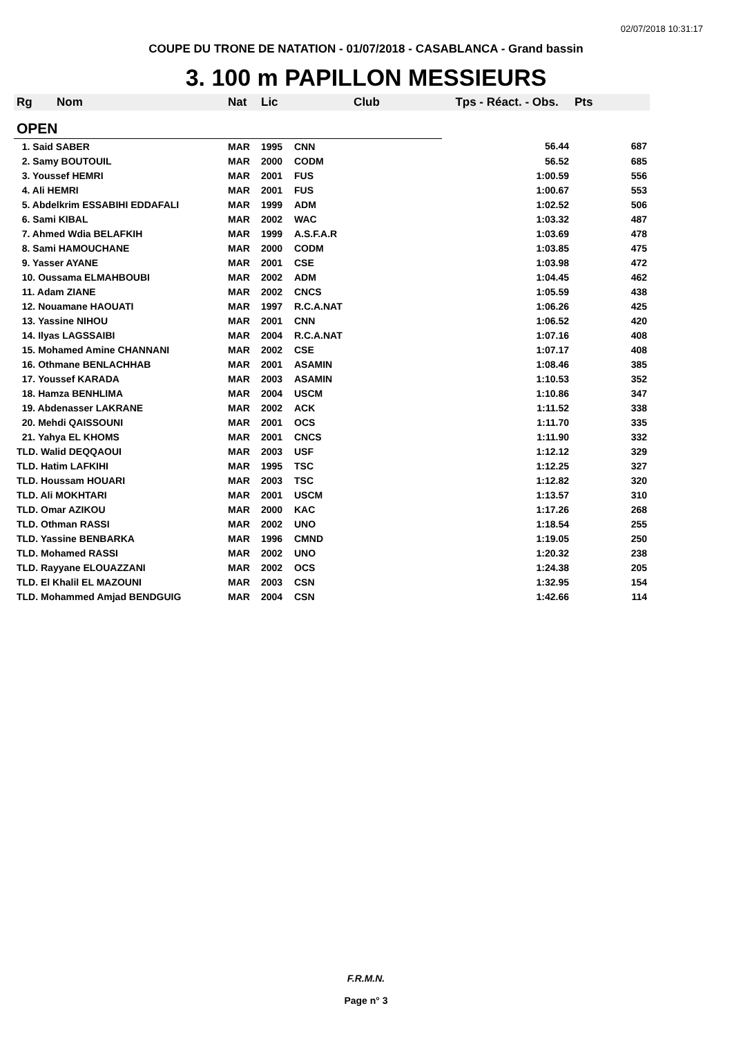02/07/2018 10:31:17
COUPE DU TRONE DE NATATION - 01/07/2018 - CASABLANCA - Grand bassin
3. 100 m PAPILLON MESSIEURS
| Rg | Nom | Nat | Lic | Club | Tps - Réact. - Obs. | Pts |
| --- | --- | --- | --- | --- | --- | --- |
| OPEN | | | | | | |
| 1. Said SABER | | MAR | 1995 | CNN | 56.44 | 687 |
| 2. Samy BOUTOUIL | | MAR | 2000 | CODM | 56.52 | 685 |
| 3. Youssef HEMRI | | MAR | 2001 | FUS | 1:00.59 | 556 |
| 4. Ali HEMRI | | MAR | 2001 | FUS | 1:00.67 | 553 |
| 5. Abdelkrim ESSABIHI EDDAFALI | | MAR | 1999 | ADM | 1:02.52 | 506 |
| 6. Sami KIBAL | | MAR | 2002 | WAC | 1:03.32 | 487 |
| 7. Ahmed Wdia BELAFKIH | | MAR | 1999 | A.S.F.A.R | 1:03.69 | 478 |
| 8. Sami HAMOUCHANE | | MAR | 2000 | CODM | 1:03.85 | 475 |
| 9. Yasser AYANE | | MAR | 2001 | CSE | 1:03.98 | 472 |
| 10. Oussama ELMAHBOUBI | | MAR | 2002 | ADM | 1:04.45 | 462 |
| 11. Adam ZIANE | | MAR | 2002 | CNCS | 1:05.59 | 438 |
| 12. Nouamane HAOUATI | | MAR | 1997 | R.C.A.NAT | 1:06.26 | 425 |
| 13. Yassine NIHOU | | MAR | 2001 | CNN | 1:06.52 | 420 |
| 14. Ilyas LAGSSAIBI | | MAR | 2004 | R.C.A.NAT | 1:07.16 | 408 |
| 15. Mohamed Amine CHANNANI | | MAR | 2002 | CSE | 1:07.17 | 408 |
| 16. Othmane BENLACHHAB | | MAR | 2001 | ASAMIN | 1:08.46 | 385 |
| 17. Youssef KARADA | | MAR | 2003 | ASAMIN | 1:10.53 | 352 |
| 18. Hamza BENHLIMA | | MAR | 2004 | USCM | 1:10.86 | 347 |
| 19. Abdenasser LAKRANE | | MAR | 2002 | ACK | 1:11.52 | 338 |
| 20. Mehdi QAISSOUNI | | MAR | 2001 | OCS | 1:11.70 | 335 |
| 21. Yahya EL KHOMS | | MAR | 2001 | CNCS | 1:11.90 | 332 |
| TLD. Walid DEQQAOUI | | MAR | 2003 | USF | 1:12.12 | 329 |
| TLD. Hatim LAFKIHI | | MAR | 1995 | TSC | 1:12.25 | 327 |
| TLD. Houssam HOUARI | | MAR | 2003 | TSC | 1:12.82 | 320 |
| TLD. Ali MOKHTARI | | MAR | 2001 | USCM | 1:13.57 | 310 |
| TLD. Omar AZIKOU | | MAR | 2000 | KAC | 1:17.26 | 268 |
| TLD. Othman RASSI | | MAR | 2002 | UNO | 1:18.54 | 255 |
| TLD. Yassine BENBARKA | | MAR | 1996 | CMND | 1:19.05 | 250 |
| TLD. Mohamed RASSI | | MAR | 2002 | UNO | 1:20.32 | 238 |
| TLD. Rayyane ELOUAZZANI | | MAR | 2002 | OCS | 1:24.38 | 205 |
| TLD. El Khalil EL MAZOUNI | | MAR | 2003 | CSN | 1:32.95 | 154 |
| TLD. Mohammed Amjad BENDGUIG | | MAR | 2004 | CSN | 1:42.66 | 114 |
F.R.M.N.
Page n° 3